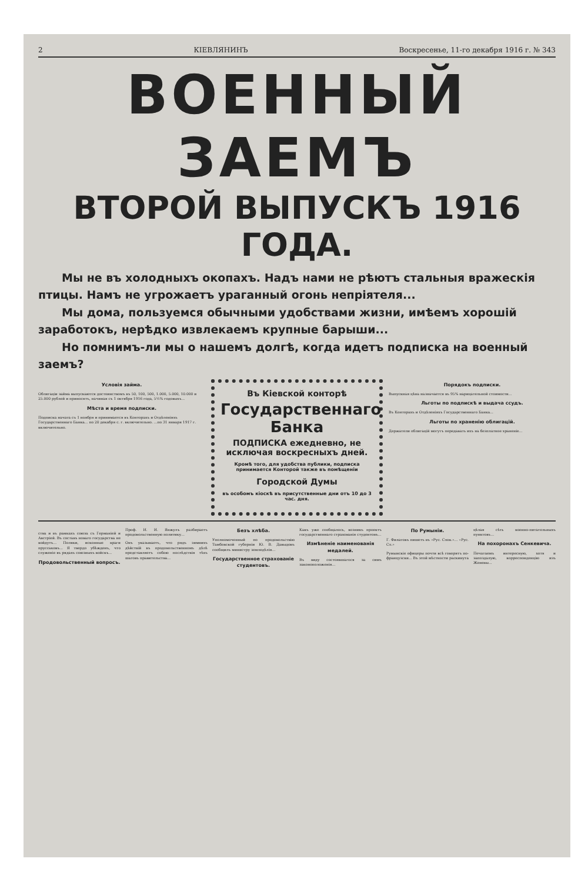2 КІЕВЛЯНИНЪ Воскресенье, 11-го декабря 1916 г. № 343
ВОЕННЫЙ ЗАЕМЪ
ВТОРОЙ ВЫПУСКЪ 1916 ГОДА.
Мы не въ холодныхъ окопахъ. Надъ нами не рѣютъ стальныя вражескія птицы. Намъ не угрожаетъ ураганный огонь непріятеля...
Мы дома, пользуемся обычными удобствами жизни, имѣемъ хорошій заработокъ, нерѣдко извлекаемъ крупные барыши...
Но помнимъ-ли мы о нашемъ долгѣ, когда идетъ подписка на военный заемъ?
Условія займа.
Облигаціи займа выпускаются достоинствомъ въ 50, 100, 500, 1.000, 5.000, 10.000 и 25.000 рублей и приносятъ, начиная съ 1 октября 1916 года, 5½% годовыхъ...
Мѣста и время подписки.
Подписка начата съ 1 ноября и принимается въ Конторахъ и Отдѣленіяхъ Государственнаго Банка... по 20 декабря с. г. включительно. ...по 31 января 1917 г. включительно.
Въ Кіевской конторѣ
Государственнаго Банка
ПОДПИСКА ежедневно, не исключая воскресныхъ дней.
Кромѣ того, для удобства публики, подписка принимается Конторой также въ помѣщеніи
Городской Думы
въ особомъ кіоскѣ въ присутственные дни отъ 10 до 3 час. дня.
Порядокъ подписки.
Выпускная цѣна назначается въ 95% нарицательной стоимости...
Льготы по подпискѣ и выдача ссудъ.
Въ Конторахъ и Отдѣленіяхъ Государственнаго Банка...
Льготы по храненію облигацій.
Держатели облигацій могутъ передавать ихъ на безплатное храненіе...
ства и въ рамкахъ союза съ Германіей и Австріей. Въ составъ новаго государства не войдутъ... Поляки, исконные враги пруссаковъ... Я твердо убѣжденъ, что служеніе въ рядахъ союзныхъ войскъ...
Продовольственный вопросъ.
Проф. И. И. Янжулъ разбираетъ продовольственную политику...
Онъ указываетъ, что рядъ зимнихъ дѣйствій въ продовольственномъ дѣлѣ представляетъ собою послѣдствія тѣхъ шаговъ правительства...
Безъ хлѣба.
Уполномоченный по продовольствію Тамбовской губерніи Ю. В. Давыдовъ сообщилъ министру земледѣлія...
Государственное страхованіе студентовъ.
Какъ уже сообщалось, возникъ проектъ государственнаго страхованія студентовъ...
Измѣненіе наименованія медалей.
Въ виду состоявшагося за симъ законоположенія...
По Румыніи.
Г. Филатовъ пишетъ въ «Рус. Слов.»... «Рус. Сл.»
Румынскіе офицеры почти всѣ говорятъ по-французски... Въ этой мѣстности раскинута цѣлая сѣть военно-питательныхъ пунктовъ...
На похоронахъ Сенкевича.
Печатаемъ интересную, хотя и запоздалую, корреспонденцію изъ Женевы...